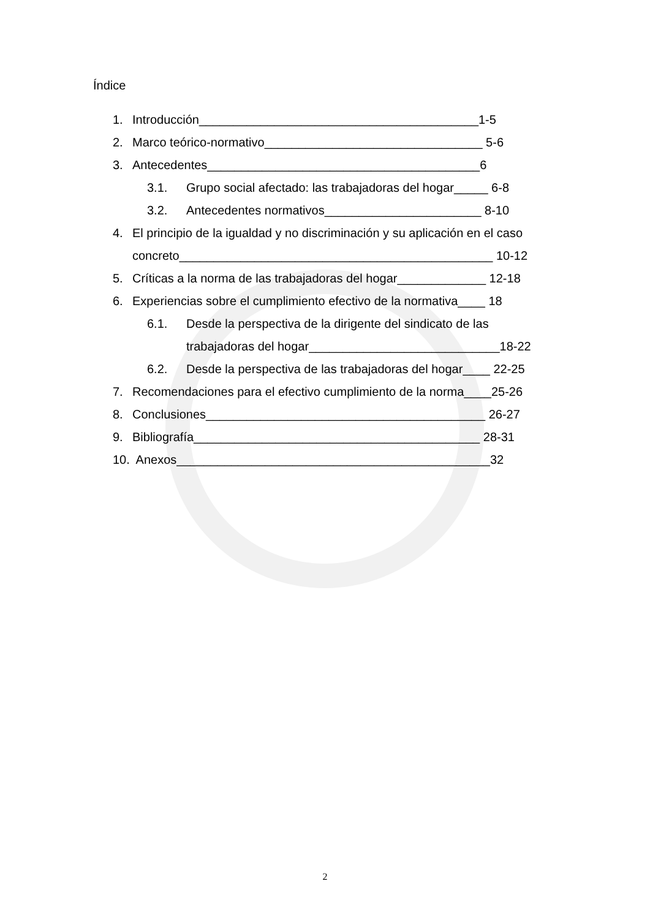Índice
1. Introducción_________________________________________1-5
2. Marco teórico-normativo________________________________ 5-6
3. Antecedentes________________________________________6
3.1. Grupo social afectado: las trabajadoras del hogar_____ 6-8
3.2. Antecedentes normativos_______________________ 8-10
4. El principio de la igualdad y no discriminación y su aplicación en el caso
concreto______________________________________________ 10-12
5. Críticas a la norma de las trabajadoras del hogar_____________ 12-18
6. Experiencias sobre el cumplimiento efectivo de la normativa____ 18
6.1. Desde la perspectiva de la dirigente del sindicato de las
trabajadoras del hogar____________________________18-22
6.2. Desde la perspectiva de las trabajadoras del hogar____ 22-25
7. Recomendaciones para el efectivo cumplimiento de la norma____25-26
8. Conclusiones_________________________________________ 26-27
9. Bibliografía__________________________________________ 28-31
10. Anexos______________________________________________32
2